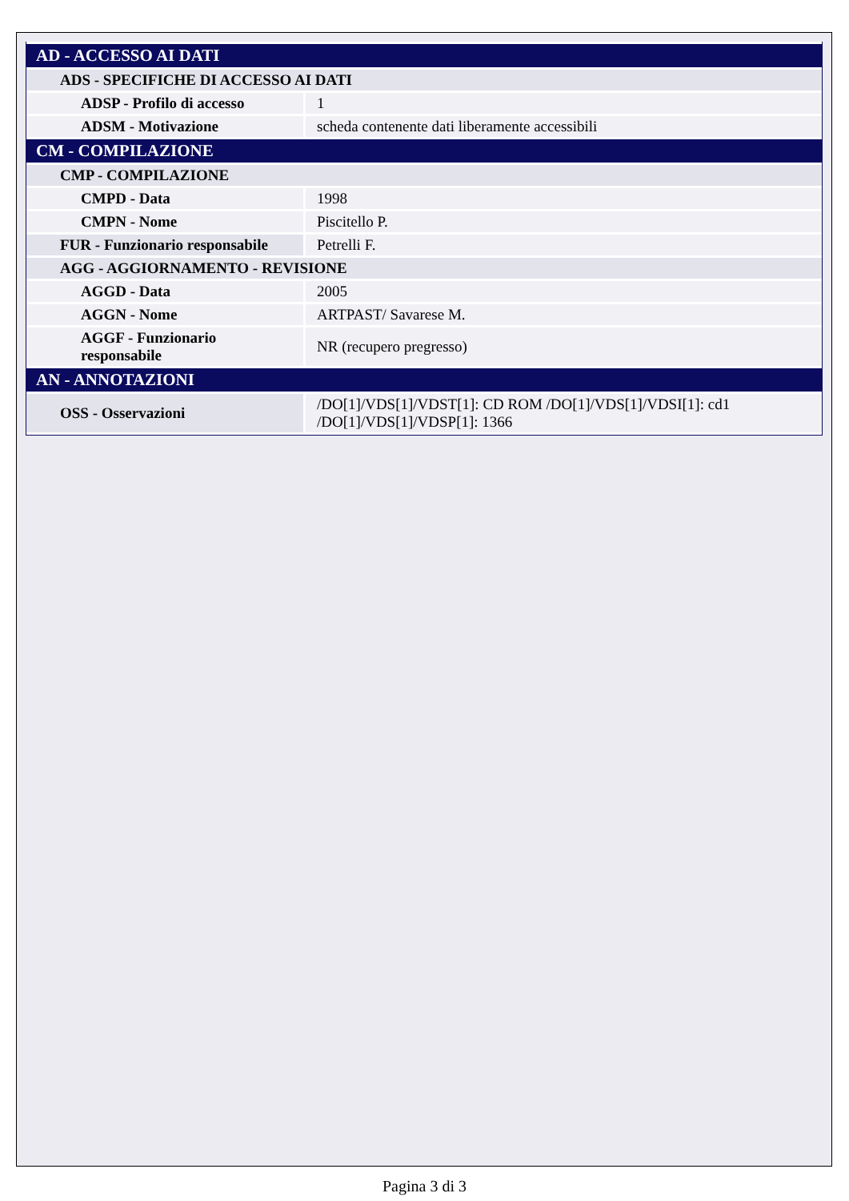| AD - ACCESSO AI DATI | |
| ADS - SPECIFICHE DI ACCESSO AI DATI | |
| ADSP - Profilo di accesso | 1 |
| ADSM - Motivazione | scheda contenente dati liberamente accessibili |
| CM - COMPILAZIONE | |
| CMP - COMPILAZIONE | |
| CMPD - Data | 1998 |
| CMPN - Nome | Piscitello P. |
| FUR - Funzionario responsabile | Petrelli F. |
| AGG - AGGIORNAMENTO - REVISIONE | |
| AGGD - Data | 2005 |
| AGGN - Nome | ARTPAST/ Savarese M. |
| AGGF - Funzionario responsabile | NR (recupero pregresso) |
| AN - ANNOTAZIONI | |
| OSS - Osservazioni | /DO[1]/VDS[1]/VDST[1]: CD ROM /DO[1]/VDS[1]/VDSI[1]: cd1 /DO[1]/VDS[1]/VDSP[1]: 1366 |
Pagina 3 di 3